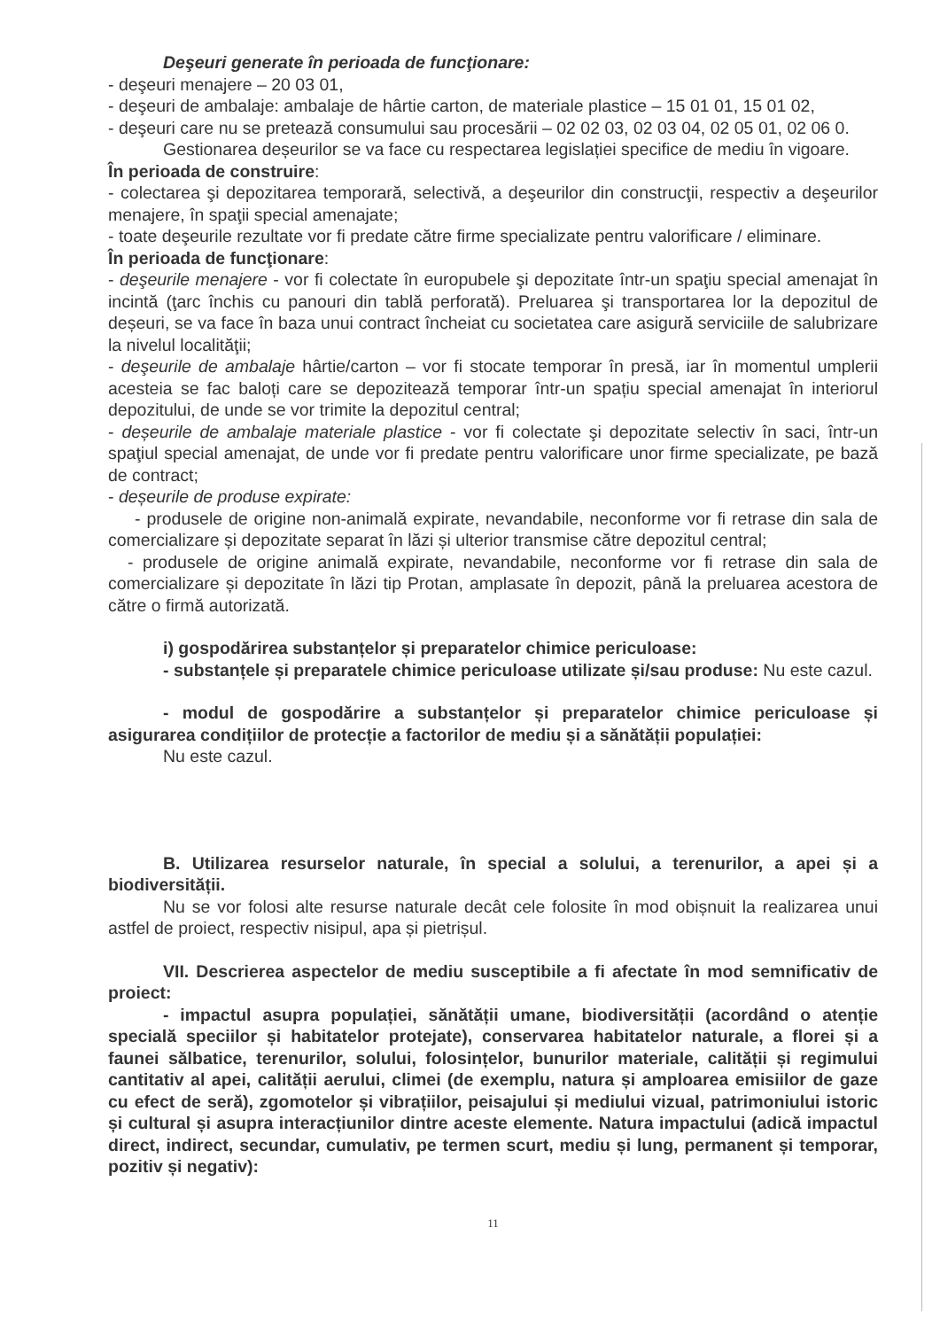Deşeuri generate în perioada de funcţionare:
- deşeuri menajere – 20 03 01,
- deşeuri de ambalaje: ambalaje de hârtie carton, de materiale plastice – 15 01 01, 15 01 02,
- deşeuri care nu se pretează consumului sau procesării – 02 02 03, 02 03 04, 02 05 01, 02 06 0.
Gestionarea deșeurilor se va face cu respectarea legislației specifice de mediu în vigoare.
În perioada de construire:
- colectarea şi depozitarea temporară, selectivă, a deşeurilor din construcţii, respectiv a deşeurilor menajere, în spaţii special amenajate;
- toate deşeurile rezultate vor fi predate către firme specializate pentru valorificare / eliminare.
În perioada de funcţionare:
- deşeurile menajere - vor fi colectate în europubele şi depozitate într-un spaţiu special amenajat în incintă (ţarc închis cu panouri din tablă perforată). Preluarea şi transportarea lor la depozitul de deșeuri, se va face în baza unui contract încheiat cu societatea care asigură serviciile de salubrizare la nivelul localităţii;
- deşeurile de ambalaje hârtie/carton – vor fi stocate temporar în presă, iar în momentul umplerii acesteia se fac baloți care se depozitează temporar într-un spațiu special amenajat în interiorul depozitului, de unde se vor trimite la depozitul central;
- deșeurile de ambalaje materiale plastice - vor fi colectate şi depozitate selectiv în saci, într-un spaţiul special amenajat, de unde vor fi predate pentru valorificare unor firme specializate, pe bază de contract;
- deșeurile de produse expirate:
- produsele de origine non-animală expirate, nevandabile, neconforme vor fi retrase din sala de comercializare și depozitate separat în lăzi și ulterior transmise către depozitul central;
- produsele de origine animală expirate, nevandabile, neconforme vor fi retrase din sala de comercializare și depozitate în lăzi tip Protan, amplasate în depozit, până la preluarea acestora de către o firmă autorizată.
i) gospodărirea substanțelor și preparatelor chimice periculoase:
- substanțele și preparatele chimice periculoase utilizate și/sau produse: Nu este cazul.
- modul de gospodărire a substanțelor și preparatelor chimice periculoase și asigurarea condițiilor de protecție a factorilor de mediu și a sănătății populației:
Nu este cazul.
B. Utilizarea resurselor naturale, în special a solului, a terenurilor, a apei și a biodiversității.
Nu se vor folosi alte resurse naturale decât cele folosite în mod obișnuit la realizarea unui astfel de proiect, respectiv nisipul, apa și pietrișul.
VII. Descrierea aspectelor de mediu susceptibile a fi afectate în mod semnificativ de proiect:
- impactul asupra populației, sănătății umane, biodiversității (acordând o atenție specială speciilor și habitatelor protejate), conservarea habitatelor naturale, a florei și a faunei sălbatice, terenurilor, solului, folosințelor, bunurilor materiale, calității și regimului cantitativ al apei, calității aerului, climei (de exemplu, natura și amploarea emisiilor de gaze cu efect de seră), zgomotelor și vibrațiilor, peisajului și mediului vizual, patrimoniului istoric și cultural și asupra interacțiunilor dintre aceste elemente. Natura impactului (adică impactul direct, indirect, secundar, cumulativ, pe termen scurt, mediu și lung, permanent și temporar, pozitiv și negativ):
11